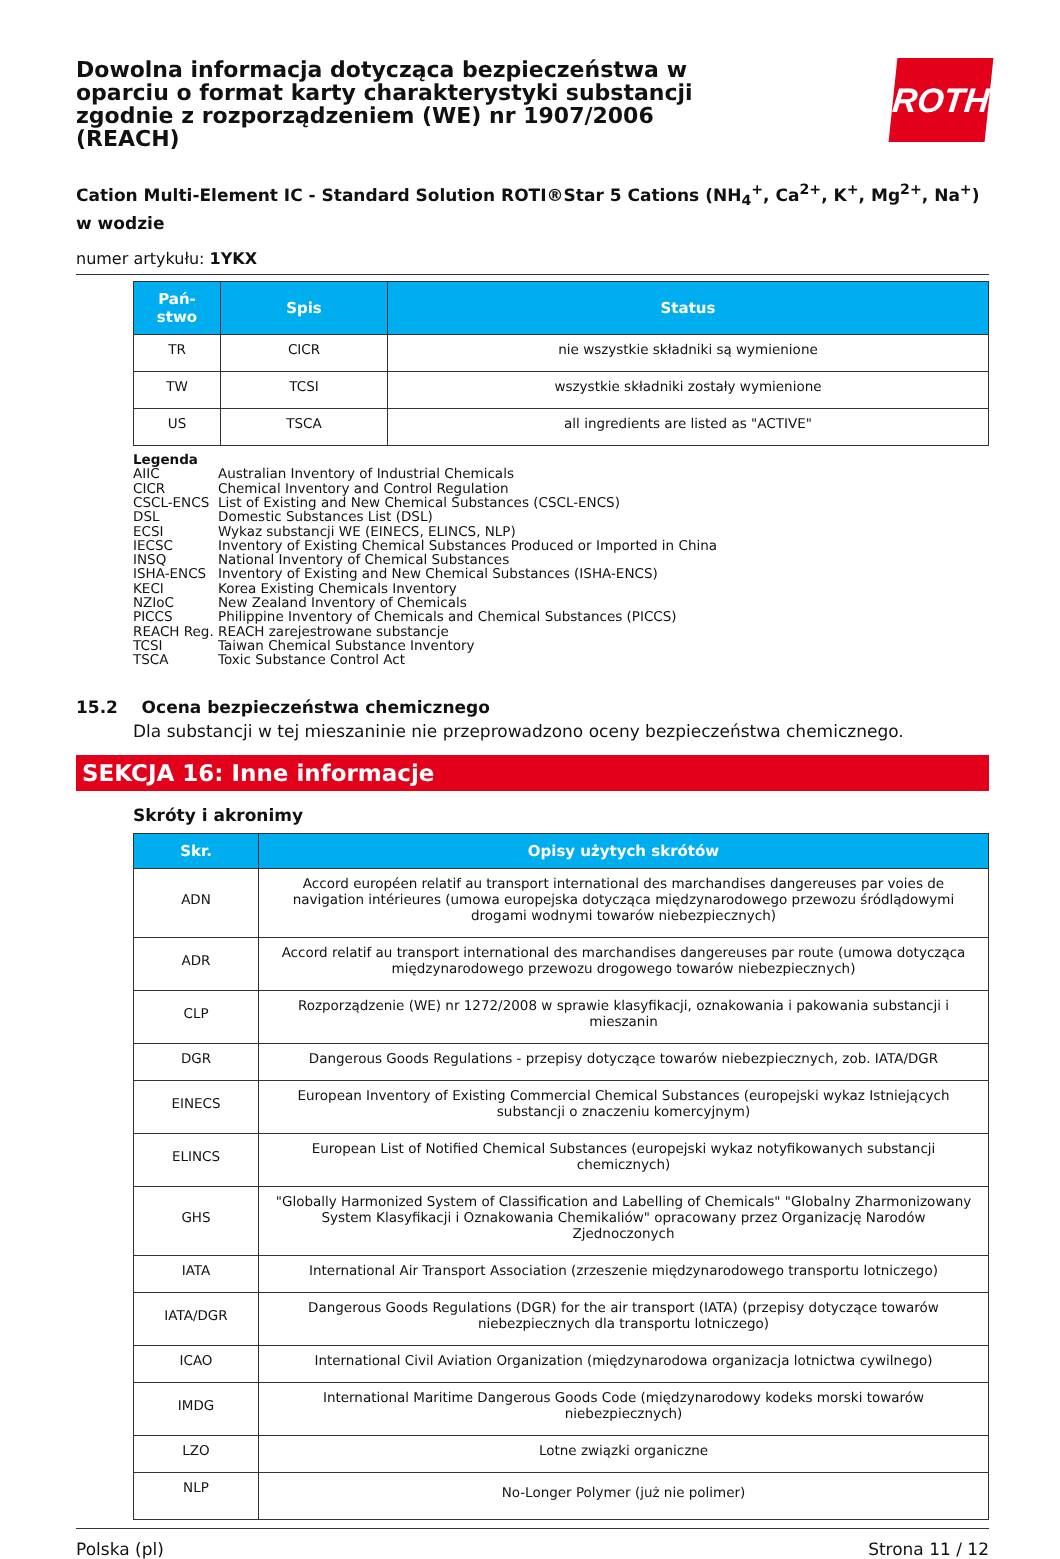Dowolna informacja dotycząca bezpieczeństwa w oparciu o format karty charakterystyki substancji zgodnie z rozporządzeniem (WE) nr 1907/2006 (REACH)
ROTH
Cation Multi-Element IC - Standard Solution ROTI®Star 5 Cations (NH<sub>4</sub><sup>+</sup>, Ca<sup>2+</sup>, K<sup>+</sup>, Mg<sup>2+</sup>, Na<sup>+</sup>) w wodzie
numer artykułu: 1YKX
| Pań-stwo | Spis | Status |
| --- | --- | --- |
| TR | CICR | nie wszystkie składniki są wymienione |
| TW | TCSI | wszystkie składniki zostały wymienione |
| US | TSCA | all ingredients are listed as "ACTIVE" |
Legenda
AIIC Australian Inventory of Industrial Chemicals
CICR Chemical Inventory and Control Regulation
CSCL-ENCS List of Existing and New Chemical Substances (CSCL-ENCS)
DSL Domestic Substances List (DSL)
ECSI Wykaz substancji WE (EINECS, ELINCS, NLP)
IECSC Inventory of Existing Chemical Substances Produced or Imported in China
INSQ National Inventory of Chemical Substances
ISHA-ENCS Inventory of Existing and New Chemical Substances (ISHA-ENCS)
KECI Korea Existing Chemicals Inventory
NZIoC New Zealand Inventory of Chemicals
PICCS Philippine Inventory of Chemicals and Chemical Substances (PICCS)
REACH Reg. REACH zarejestrowane substancje
TCSI Taiwan Chemical Substance Inventory
TSCA Toxic Substance Control Act
15.2 Ocena bezpieczeństwa chemicznego
Dla substancji w tej mieszaninie nie przeprowadzono oceny bezpieczeństwa chemicznego.
SEKCJA 16: Inne informacje
Skróty i akronimy
| Skr. | Opisy użytych skrótów |
| --- | --- |
| ADN | Accord européen relatif au transport international des marchandises dangereuses par voies de navigation intérieures (umowa europejska dotycząca międzynarodowego przewozu śródlądowymi drogami wodnymi towarów niebezpiecznych) |
| ADR | Accord relatif au transport international des marchandises dangereuses par route (umowa dotycząca międzynarodowego przewozu drogowego towarów niebezpiecznych) |
| CLP | Rozporządzenie (WE) nr 1272/2008 w sprawie klasyfikacji, oznakowania i pakowania substancji i mieszanin |
| DGR | Dangerous Goods Regulations - przepisy dotyczące towarów niebezpiecznych, zob. IATA/DGR |
| EINECS | European Inventory of Existing Commercial Chemical Substances (europejski wykaz Istniejących substancji o znaczeniu komercyjnym) |
| ELINCS | European List of Notified Chemical Substances (europejski wykaz notyfikowanych substancji chemicznych) |
| GHS | "Globally Harmonized System of Classification and Labelling of Chemicals" "Globalny Zharmonizowany System Klasyfikacji i Oznakowania Chemikaliów" opracowany przez Organizację Narodów Zjednoczonych |
| IATA | International Air Transport Association (zrzeszenie międzynarodowego transportu lotniczego) |
| IATA/DGR | Dangerous Goods Regulations (DGR) for the air transport (IATA) (przepisy dotyczące towarów niebezpiecznych dla transportu lotniczego) |
| ICAO | International Civil Aviation Organization (międzynarodowa organizacja lotnictwa cywilnego) |
| IMDG | International Maritime Dangerous Goods Code (międzynarodowy kodeks morski towarów niebezpiecznych) |
| LZO | Lotne związki organiczne |
| NLP | No-Longer Polymer (już nie polimer) |
Polska (pl) Strona 11 / 12